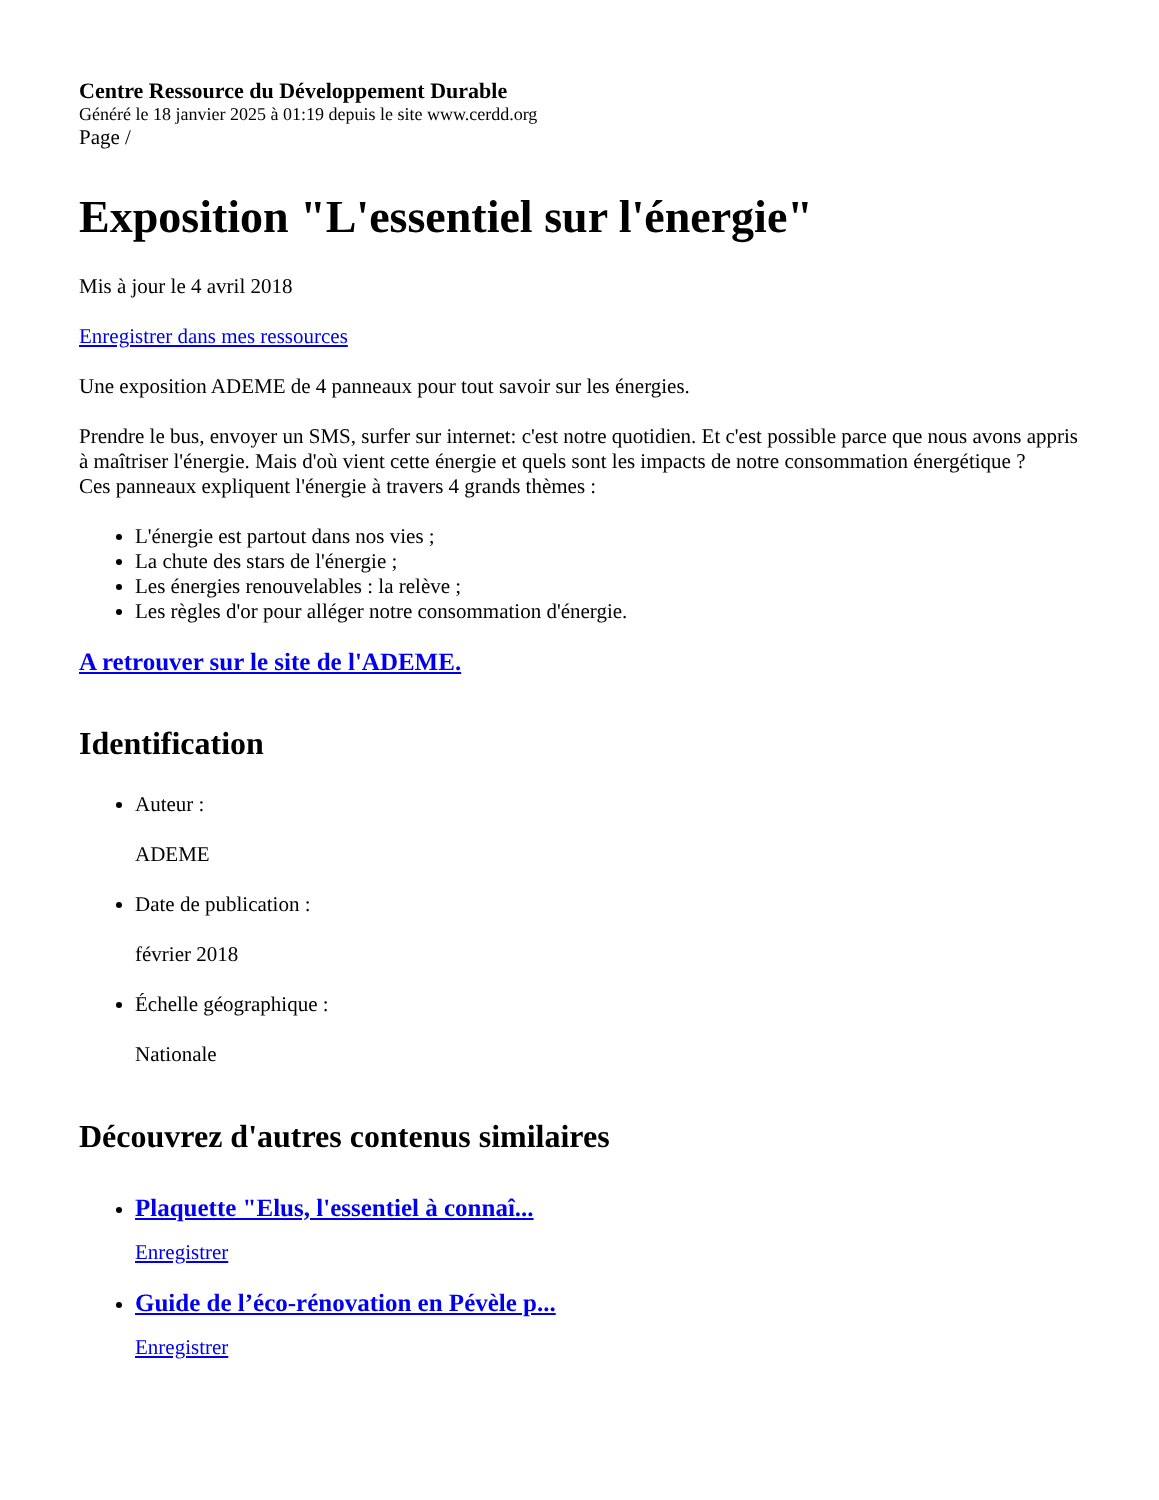Centre Ressource du Développement Durable
Généré le 18 janvier 2025 à 01:19 depuis le site www.cerdd.org
Page /
Exposition "L'essentiel sur l'énergie"
Mis à jour le 4 avril 2018
Enregistrer dans mes ressources
Une exposition ADEME de 4 panneaux pour tout savoir sur les énergies.
Prendre le bus, envoyer un SMS, surfer sur internet: c'est notre quotidien. Et c'est possible parce que nous avons appris à maîtriser l'énergie. Mais d'où vient cette énergie et quels sont les impacts de notre consommation énergétique ?
Ces panneaux expliquent l'énergie à travers 4 grands thèmes :
L'énergie est partout dans nos vies ;
La chute des stars de l'énergie ;
Les énergies renouvelables : la relève ;
Les règles d'or pour alléger notre consommation d'énergie.
A retrouver sur le site de l'ADEME.
Identification
Auteur :
ADEME
Date de publication :
février 2018
Échelle géographique :
Nationale
Découvrez d'autres contenus similaires
Plaquette "Elus, l'essentiel à connaî...
Enregistrer
Guide de l’éco-rénovation en Pévèle p...
Enregistrer